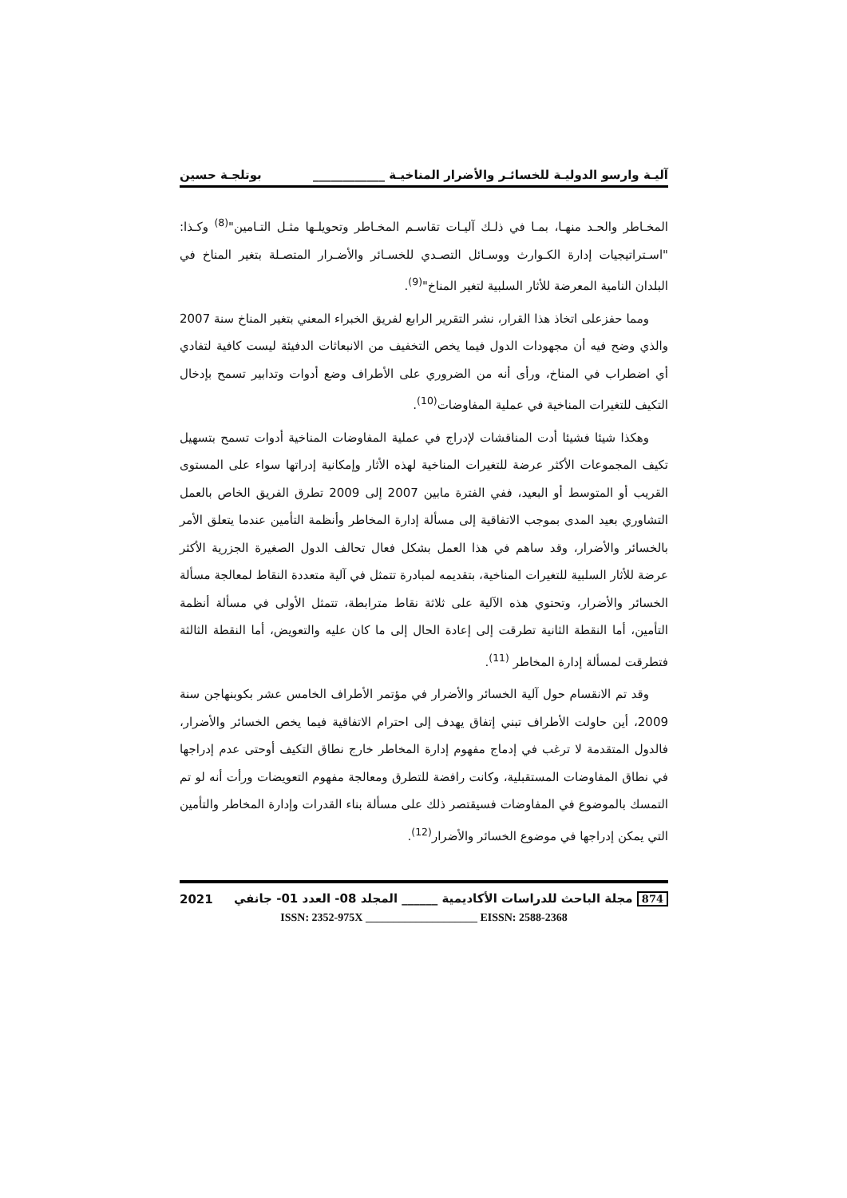آليـة وارسو الدوليـة للخسائـر والأضرار المناخيـة ____________ بوتلجـة حسين
المخـاطر والحـد منهـا، بمـا في ذلـك آليـات تقاسـم المخـاطر وتحويلـها مثـل التـامين"<sup>(8)</sup> وكـذا: "اسـتراتيجيات إدارة الكـوارث ووسـائل التصـدي للخسـائر والأضـرار المتصـلة بتغير المناخ في البلدان النامية المعرضة للأثار السلبية لتغير المناخ"<sup>(9)</sup>.
ومما حفزعلى اتخاذ هذا القرار، نشر التقرير الرابع لفريق الخبراء المعني بتغير المناخ سنة 2007 والذي وضح فيه أن مجهودات الدول فيما يخص التخفيف من الانبعاثات الدفيئة ليست كافية لتفادي أي اضطراب في المناخ، ورأى أنه من الضروري على الأطراف وضع أدوات وتدابير تسمح بإدخال التكيف للتغيرات المناخية في عملية المفاوضات<sup>(10)</sup>.
وهكذا شيئا فشيئا أدت المناقشات لإدراج في عملية المفاوضات المناخية أدوات تسمح بتسهيل تكيف المجموعات الأكثر عرضة للتغيرات المناخية لهذه الأثار وإمكانية إدراتها سواء على المستوى القريب أو المتوسط أو البعيد، ففي الفترة مابين 2007 إلى 2009 تطرق الفريق الخاص بالعمل التشاوري بعيد المدى بموجب الاتفاقية إلى مسألة إدارة المخاطر وأنظمة التأمين عندما يتعلق الأمر بالخسائر والأضرار، وقد ساهم في هذا العمل بشكل فعال تحالف الدول الصغيرة الجزرية الأكثر عرضة للأثار السلبية للتغيرات المناخية، بتقديمه لمبادرة تتمثل في آلية متعددة النقاط لمعالجة مسألة الخسائر والأضرار، وتحتوي هذه الآلية على ثلاثة نقاط مترابطة، تتمثل الأولى في مسألة أنظمة التأمين، أما النقطة الثانية تطرقت إلى إعادة الحال إلى ما كان عليه والتعويض، أما النقطة الثالثة فتطرقت لمسألة إدارة المخاطر <sup>(11)</sup>.
وقد تم الانقسام حول آلية الخسائر والأضرار في مؤتمر الأطراف الخامس عشر بكوبنهاجن سنة 2009، أين حاولت الأطراف تبني إتفاق يهدف إلى احترام الاتفاقية فيما يخص الخسائر والأضرار، فالدول المتقدمة لا ترغب في إدماج مفهوم إدارة المخاطر خارج نطاق التكيف أوحتى عدم إدراجها في نطاق المفاوضات المستقبلية، وكانت رافضة للتطرق ومعالجة مفهوم التعويضات ورأت أنه لو تم التمسك بالموضوع في المفاوضات فسيقتصر ذلك على مسألة بناء القدرات وإدارة المخاطر والتأمين التي يمكن إدراجها في موضوع الخسائر والأضرار<sup>(12)</sup>.
874 مجلة الباحث للدراسات الأكاديمية ______ المجلد 08- العدد 01- جانفي 2021
ISSN: 2352-975X ____________________ EISSN: 2588-2368